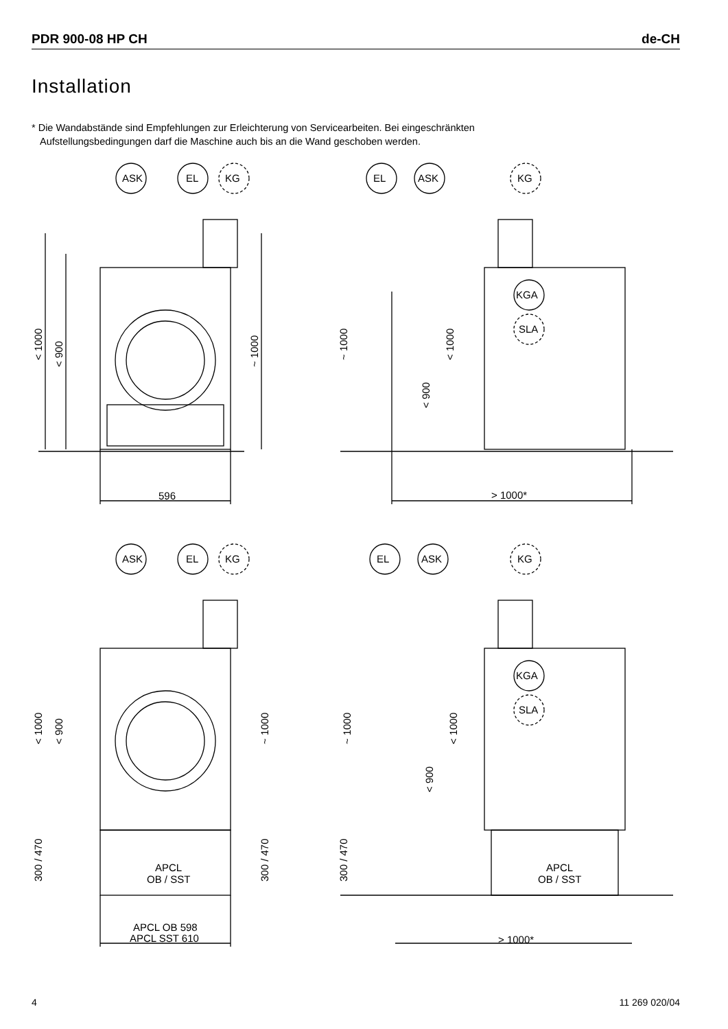PDR 900-08 HP CH de-CH
Installation
* Die Wandabstände sind Empfehlungen zur Erleichterung von Servicearbeiten. Bei eingeschränkten
Aufstellungsbedingungen darf die Maschine auch bis an die Wand geschoben werden.
ASK
EL
KG
596
EL
ASK
KG
KGA
SLA
> 1000*
ASK
EL
KG
APCL
OB / SST
APCL OB 598
APCL SST 610
EL
ASK
KG
KGA
SLA
APCL
OB / SST
> 1000*
< 1000
< 900
~ 1000
~ 1000
< 900
< 1000
< 1000
< 900
~ 1000
300 / 470
300 / 470
~ 1000
< 900
< 1000
300 / 470
4 11 269 020/04